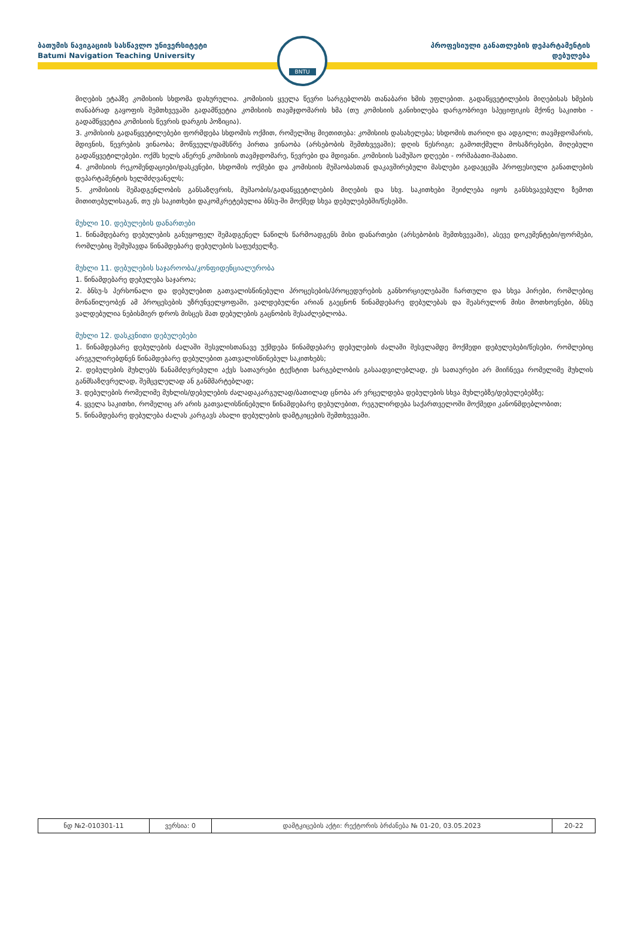ბათუმის ნავიგაციის სასწავლო უნივერსიტეტი
Batumi Navigation Teaching University
პროფესიული განათლების დეპარტამენტის
დებულება
BNTU
მიღების ეტაპზე კომისიის სხდომა დახურულია. კომისიის ყველა წევრი სარგებლობს თანაბარი ხმის უფლებით. გადაწყვეტილების მიღებისას ხმების თანაბრად გაყოფის შემთხვევაში გადამწვეტია კომისიის თავმჯდომარის ხმა (თუ კომისიის განიხილება დარგობრივი სპეციფიკის მქონე საკითხი - გადამწყვეტია კომისიის წევრის დარგის პოზიცია).
3. კომისიის გადაწყვეტილებები ფორმდება სხდომის ოქმით, რომელშიც მიეთითება: კომისიის დასახელება; სხდომის თარიღი და ადგილი; თავმჯდომარის, მდივნის, წევრების ვინაობა; მოწვეულ/დამსწრე პირთა ვინაობა (არსებობის შემთხვევაში); დღის წესრიგი; გამოთქმული მოსაზრებები, მიღებული გადაწყვეტილებები. ოქმს ხელს აწერენ კომისიის თავმჯდომარე, წევრები და მდივანი. კომისიის სამუშაო დღეები - ორშაბათი-შაბათი.
4. კომისიის რეკომენდაციები/დასკვნები, სხდომის ოქმები და კომისიის მუშაობასთან დაკავშირებული მასლები გადაეცემა პროფესიული განათლების დეპარტამენტის ხელმძღვანელს;
5. კომისიის შემადგენლობის განსაზღვრის, მუშაობის/გადაწყვეტილების მიღების და სხვ. საკითხები შეიძლება იყოს განსხვავებული ზემოთ მითითებულისაგან, თუ ეს საკითხები დაკომკრეტებულია ბნსუ-ში მოქმედ სხვა დებულებებში/წესებში.
მუხლი 10. დებულების დანართები
1. წინამდებარე დებულების განუყოფელ შემადგენელ ნაწილს წარმოადგენს მისი დანართები (არსებობის შემთხვევაში), ასევე დოკუმენტები/ფორმები, რომლებიც შემუშავდა წინამდებარე დებულების საფუძველზე.
მუხლი 11. დებულების საჯაროობა/კონფიდენციალურობა
1. წინამდებარე დებულება საჯაროა;
2. ბნსუ-ს პერსონალი და დებულებით გათვალისწინებული პროცესების/პროცედურების განხორციელებაში ჩართული და სხვა პირები, რომლებიც მონაწილეობენ ამ პროცესების უზრუნველყოფაში, ვალდებულნი არიან გაეცნონ წინამდებარე დებულებას და შეასრულონ მისი მოთხოვნები, ბნსუ ვალდებულია ნებისმიერ დროს მისცეს მათ დებულების გაცნობის შესაძლებლობა.
მუხლი 12. დასკვნითი დებულებები
1. წინამდებარე დებულების ძალაში შესვლისთანავე უქმდება წინამდებარე დებულების ძალაში შესვლამდე მოქმედი დებულებები/წესები, რომლებიც არეგულირებდნენ წინამდებარე დებულებით გათვალისწინებულ საკითხებს;
2. დებულების მუხლებს წანამძღვრებული აქვს სათაურები ტექსტით სარგებლობის გასაადვილებლად, ეს სათაურები არ მიიჩნევა რომელიმე მუხლის განმსაზღვრელად, შემცვლელად ან განმმარტებლად;
3. დებულების რომელიმე მუხლის/დებულების ძალადაკარგულად/ბათილად ცნობა არ ვრცელდება დებულების სხვა მუხლებზე/დებულებებზე;
4. ყველა საკითხი, რომელიც არ არის გათვალისწინებული წინამდებარე დებულებით, რეგულირდება საქართველოში მოქმედი კანონმდებლობით;
5. წინამდებარე დებულება ძალას კარგავს ახალი დებულების დამტკიცების შემთხვევაში.
| ნდ №2-010301-11 | ვერსია: 0 | დამტკიცების აქტი: რექტორის ბრძანება № 01-20, 03.05.2023 | 20-22 |